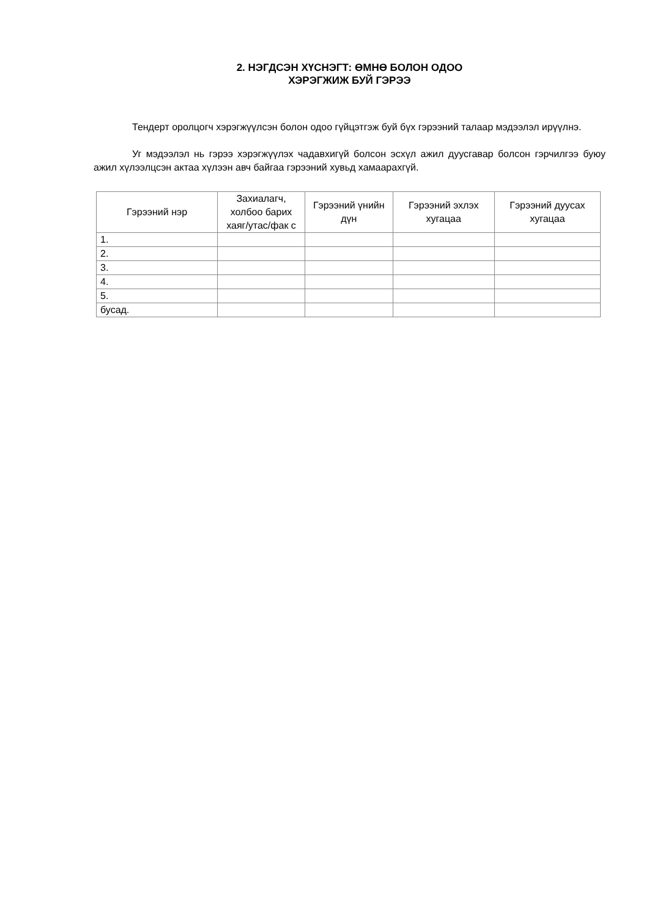2. НЭГДСЭН ХҮСНЭГТ: ӨМНӨ БОЛОН ОДОО
ХЭРЭГЖИЖ БУЙ ГЭРЭЭ
Тендерт оролцогч хэрэгжүүлсэн болон одоо гүйцэтгэж буй бүх гэрээний талаар мэдээлэл ирүүлнэ.
Уг мэдээлэл нь гэрээ хэрэгжүүлэх чадавхигүй болсон эсхүл ажил дуусгавар болсон гэрчилгээ буюу ажил хүлээлцсэн актаа хүлээн авч байгаа гэрээний хувьд хамаарахгүй.
| Гэрээний нэр | Захиалагч, холбоо барих хаяг/утас/фак с | Гэрээний үнийн дүн | Гэрээний эхлэх хугацаа | Гэрээний дуусах хугацаа |
| --- | --- | --- | --- | --- |
| 1. | | | | |
| 2. | | | | |
| 3. | | | | |
| 4. | | | | |
| 5. | | | | |
| бусад. | | | | |